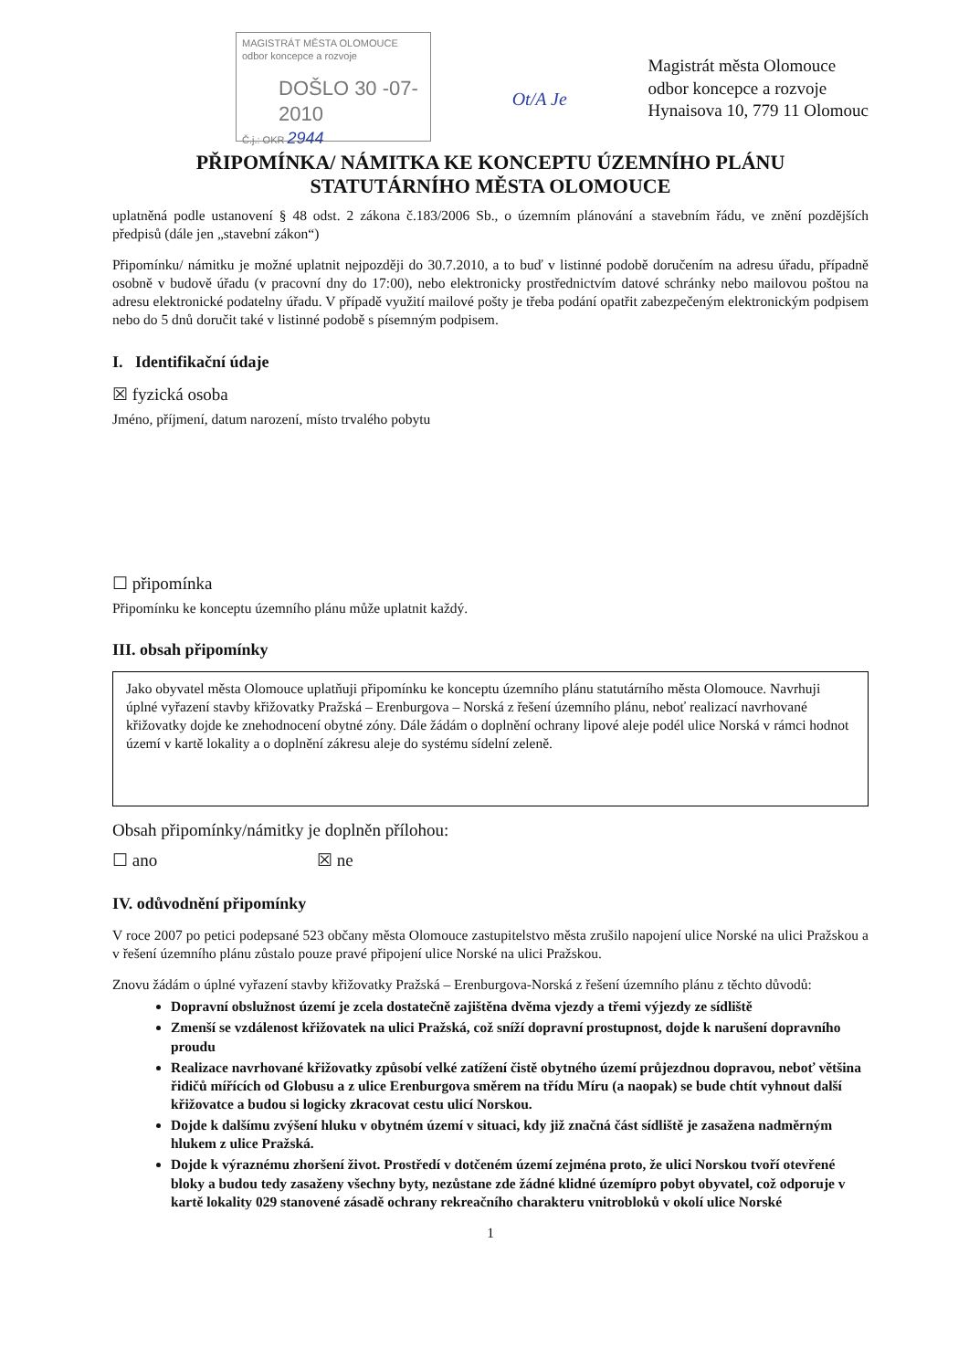MAGISTRÁT MĚSTA OLOMOUCE
odbor koncepce a rozvoje
DOŠLO 30 -07- 2010
Č.j.: OKR 2944
Ot/A Je
Magistrát města Olomouce
odbor koncepce a rozvoje
Hynaisova 10, 779 11 Olomouc
PŘIPOMÍNKA/ NÁMITKA KE KONCEPTU ÚZEMNÍHO PLÁNU
STATUTÁRNÍHO MĚSTA OLOMOUCE
uplatněná podle ustanovení § 48 odst. 2 zákona č.183/2006 Sb., o územním plánování a stavebním řádu, ve znění pozdějších předpisů (dále jen „stavební zákon“)
Připomínku/ námitku je možné uplatnit nejpozději do 30.7.2010, a to buď v listinné podobě doručením na adresu úřadu, případně osobně v budově úřadu (v pracovní dny do 17:00), nebo elektronicky prostřednictvím datové schránky nebo mailovou poštou na adresu elektronické podatelny úřadu. V případě využití mailové pošty je třeba podání opatřit zabezpečeným elektronickým podpisem nebo do 5 dnů doručit také v listinné podobě s písemným podpisem.
I. Identifikační údaje
☒ fyzická osoba
Jméno, příjmení, datum narození, místo trvalého pobytu
☐ připomínka
Připomínku ke konceptu územního plánu může uplatnit každý.
III. obsah připomínky
Jako obyvatel města Olomouce uplatňuji připomínku ke konceptu územního plánu statutárního města Olomouce. Navrhuji úplné vyřazení stavby křižovatky Pražská – Erenburgova – Norská z řešení územního plánu, neboť realizací navrhované křižovatky dojde ke znehodnocení obytné zóny. Dále žádám o doplnění ochrany lipové aleje podél ulice Norská v rámci hodnot území v kartě lokality a o doplnění zákresu aleje do systému sídelní zeleně.
Obsah připomínky/námitky je doplněn přílohou:
☐ ano ☒ ne
IV. odůvodnění připomínky
V roce 2007 po petici podepsané 523 občany města Olomouce zastupitelstvo města zrušilo napojení ulice Norské na ulici Pražskou a v řešení územního plánu zůstalo pouze pravé připojení ulice Norské na ulici Pražskou.
Znovu žádám o úplné vyřazení stavby křižovatky Pražská – Erenburgova-Norská z řešení územního plánu z těchto důvodů:
Dopravní obslužnost území je zcela dostatečně zajištěna dvěma vjezdy a třemi výjezdy ze sídliště
Zmenší se vzdálenost křižovatek na ulici Pražská, což sníží dopravní prostupnost, dojde k narušení dopravního proudu
Realizace navrhované křižovatky způsobí velké zatížení čistě obytného území průjezdnou dopravou, neboť většina řidičů mířících od Globusu a z ulice Erenburgova směrem na třídu Míru (a naopak) se bude chtít vyhnout další křižovatce a budou si logicky zkracovat cestu ulicí Norskou.
Dojde k dalšímu zvýšení hluku v obytném území v situaci, kdy již značná část sídliště je zasažena nadměrným hlukem z ulice Pražská.
Dojde k výraznému zhoršení život. Prostředí v dotčeném území zejména proto, že ulici Norskou tvoří otevřené bloky a budou tedy zasaženy všechny byty, nezůstane zde žádné klidné územípro pobyt obyvatel, což odporuje v kartě lokality 029 stanovené zásadě ochrany rekreačního charakteru vnitrobloků v okolí ulice Norské
1